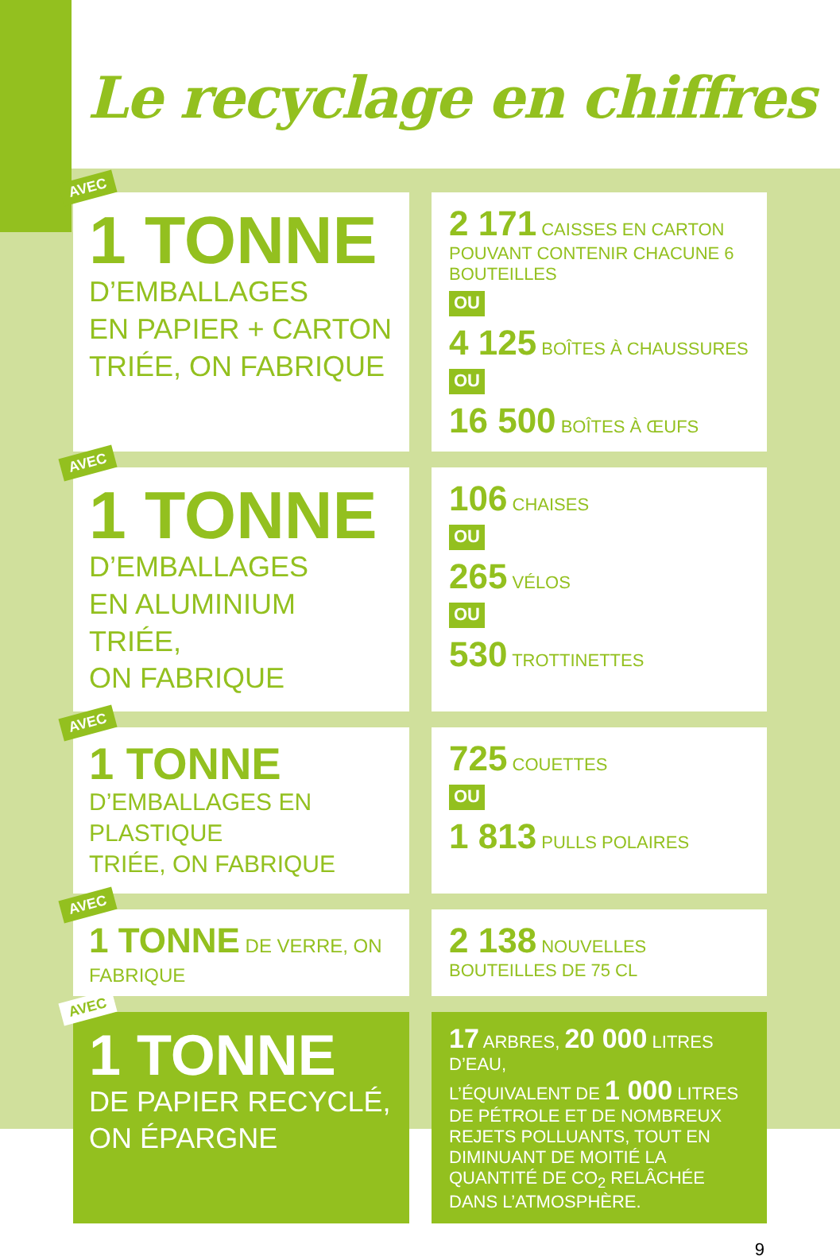Le recyclage en chiffres
AVEC
1 TONNE
D’EMBALLAGES
EN PAPIER + CARTON
TRIÉE, ON FABRIQUE
2 171 CAISSES EN CARTON
POUVANT CONTENIR CHACUNE 6 BOUTEILLES
OU
4 125 BOÎTES À CHAUSSURES
OU
16 500 BOÎTES À ŒUFS
AVEC
1 TONNE
D’EMBALLAGES
EN ALUMINIUM TRIÉE,
ON FABRIQUE
106 CHAISES
OU
265 VÉLOS
OU
530 TROTTINETTES
AVEC
1 TONNE
D’EMBALLAGES EN PLASTIQUE
TRIÉE, ON FABRIQUE
725 COUETTES
OU
1 813 PULLS POLAIRES
AVEC
1 TONNE DE VERRE, ON FABRIQUE
2 138 NOUVELLES BOUTEILLES DE 75 CL
AVEC
1 TONNE
DE PAPIER RECYCLÉ,
ON ÉPARGNE
17 ARBRES, 20 000 LITRES D’EAU,
L’ÉQUIVALENT DE 1 000 LITRES DE PÉTROLE ET DE NOMBREUX REJETS POLLUANTS, TOUT EN DIMINUANT DE MOITIÉ LA QUANTITÉ DE CO<sub>2</sub> RELÂCHÉE DANS L’ATMOSPHÈRE.
9